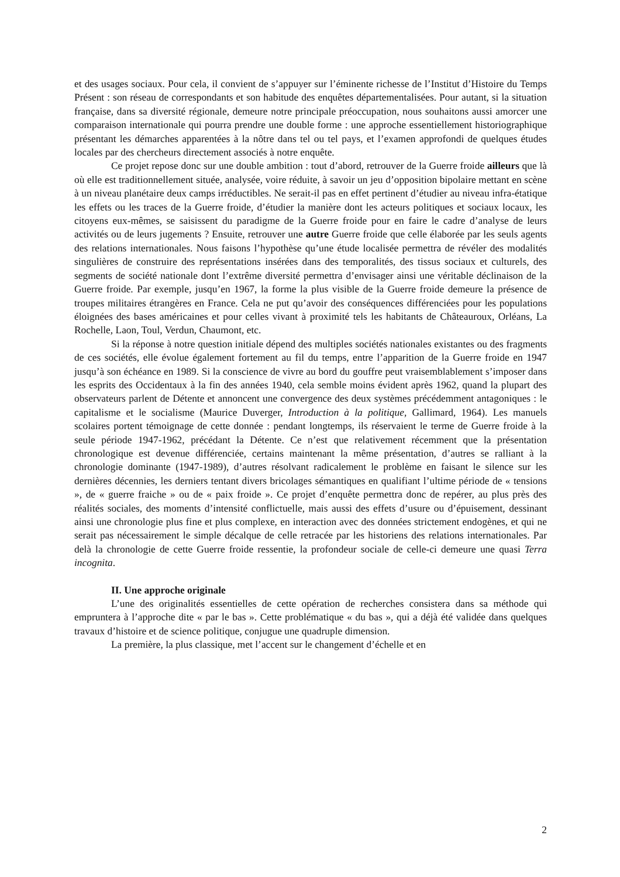et des usages sociaux. Pour cela, il convient de s’appuyer sur l’éminente richesse de l’Institut d’Histoire du Temps Présent : son réseau de correspondants et son habitude des enquêtes départementalisées. Pour autant, si la situation française, dans sa diversité régionale, demeure notre principale préoccupation, nous souhaitons aussi amorcer une comparaison internationale qui pourra prendre une double forme : une approche essentiellement historiographique présentant les démarches apparentées à la nôtre dans tel ou tel pays, et l’examen approfondi de quelques études locales par des chercheurs directement associés à notre enquête.
Ce projet repose donc sur une double ambition : tout d’abord, retrouver de la Guerre froide ailleurs que là où elle est traditionnellement située, analysée, voire réduite, à savoir un jeu d’opposition bipolaire mettant en scène à un niveau planétaire deux camps irréductibles. Ne serait-il pas en effet pertinent d’étudier au niveau infra-étatique les effets ou les traces de la Guerre froide, d’étudier la manière dont les acteurs politiques et sociaux locaux, les citoyens eux-mêmes, se saisissent du paradigme de la Guerre froide pour en faire le cadre d’analyse de leurs activités ou de leurs jugements ? Ensuite, retrouver une autre Guerre froide que celle élaborée par les seuls agents des relations internationales. Nous faisons l’hypothèse qu’une étude localisée permettra de révéler des modalités singulières de construire des représentations insérées dans des temporalités, des tissus sociaux et culturels, des segments de société nationale dont l’extrême diversité permettra d’envisager ainsi une véritable déclinaison de la Guerre froide. Par exemple, jusqu’en 1967, la forme la plus visible de la Guerre froide demeure la présence de troupes militaires étrangères en France. Cela ne put qu’avoir des conséquences différenciées pour les populations éloignées des bases américaines et pour celles vivant à proximité tels les habitants de Châteauroux, Orléans, La Rochelle, Laon, Toul, Verdun, Chaumont, etc.
Si la réponse à notre question initiale dépend des multiples sociétés nationales existantes ou des fragments de ces sociétés, elle évolue également fortement au fil du temps, entre l’apparition de la Guerre froide en 1947 jusqu’à son échéance en 1989. Si la conscience de vivre au bord du gouffre peut vraisemblablement s’imposer dans les esprits des Occidentaux à la fin des années 1940, cela semble moins évident après 1962, quand la plupart des observateurs parlent de Détente et annoncent une convergence des deux systèmes précédemment antagoniques : le capitalisme et le socialisme (Maurice Duverger, Introduction à la politique, Gallimard, 1964). Les manuels scolaires portent témoignage de cette donnée : pendant longtemps, ils réservaient le terme de Guerre froide à la seule période 1947-1962, précédant la Détente. Ce n’est que relativement récemment que la présentation chronologique est devenue différenciée, certains maintenant la même présentation, d’autres se ralliant à la chronologie dominante (1947-1989), d’autres résolvant radicalement le problème en faisant le silence sur les dernières décennies, les derniers tentant divers bricolages sémantiques en qualifiant l’ultime période de « tensions », de « guerre fraiche » ou de « paix froide ». Ce projet d’enquête permettra donc de repérer, au plus près des réalités sociales, des moments d’intensité conflictuelle, mais aussi des effets d’usure ou d’épuisement, dessinant ainsi une chronologie plus fine et plus complexe, en interaction avec des données strictement endogènes, et qui ne serait pas nécessairement le simple décalque de celle retracée par les historiens des relations internationales. Par delà la chronologie de cette Guerre froide ressentie, la profondeur sociale de celle-ci demeure une quasi Terra incognita.
II. Une approche originale
L’une des originalités essentielles de cette opération de recherches consistera dans sa méthode qui empruntera à l’approche dite « par le bas ». Cette problématique « du bas », qui a déjà été validée dans quelques travaux d’histoire et de science politique, conjugue une quadruple dimension.
La première, la plus classique, met l’accent sur le changement d’échelle et en
2